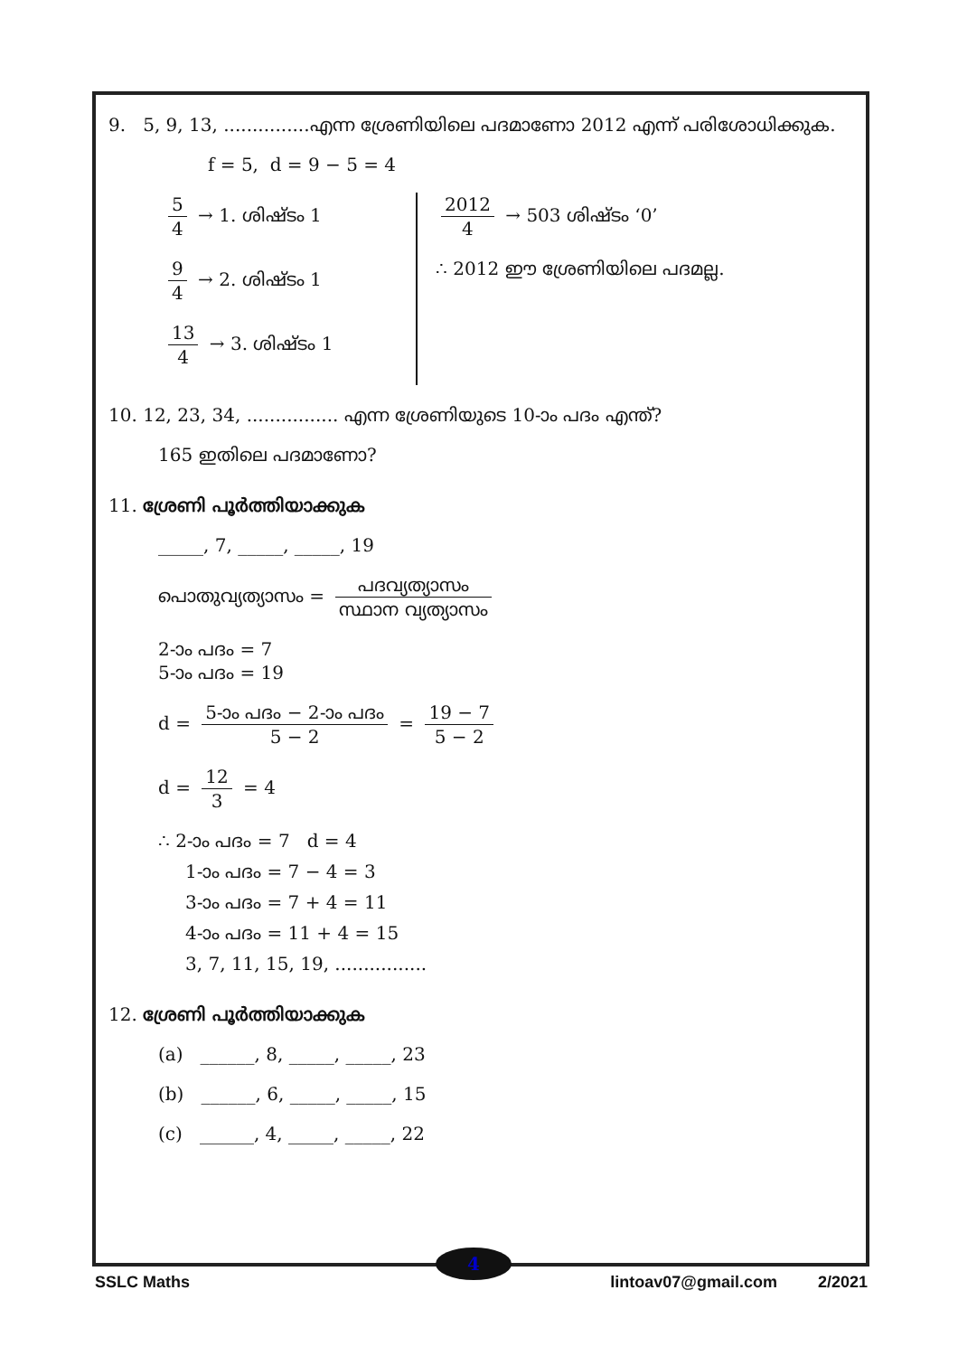9. 5, 9, 13, ...............എന്ന ശ്രേണിയിലെ പദമാണോ 2012 എന്ന് പരിശോധിക്കുക.
f = 5, d = 9 − 5 = 4
5 4 → 1. ശിഷ്ടം 1
9 4 → 2. ശിഷ്ടം 1
13 4 → 3. ശിഷ്ടം 1
2012 4 → 503 ശിഷ്ടം ‘0’
∴ 2012 ഈ ശ്രേണിയിലെ പദമല്ല.
10. 12, 23, 34, ................ എന്ന ശ്രേണിയുടെ 10-ാം പദം എന്ത്?
165 ഇതിലെ പദമാണോ?
11. ശ്രേണി പൂർത്തിയാക്കുക
_____, 7, _____, _____, 19
പൊതുവ്യത്യാസം = പദവ്യത്യാസം സ്ഥാന വ്യത്യാസം
2-ാം പദം = 7
5-ാം പദം = 19
d = 5-ാം പദം − 2-ാം പദം 5 − 2 = 19 − 7 5 − 2
d = 12 3 = 4
∴ 2-ാം പദം = 7 d = 4
1-ാം പദം = 7 − 4 = 3
3-ാം പദം = 7 + 4 = 11
4-ാം പദം = 11 + 4 = 15
3, 7, 11, 15, 19, ................
12. ശ്രേണി പൂർത്തിയാക്കുക
(a) ______, 8, _____, _____, 23
(b) ______, 6, _____, _____, 15
(c) ______, 4, _____, _____, 22
4
SSLC Maths lintoav07@gmail.com 2/2021